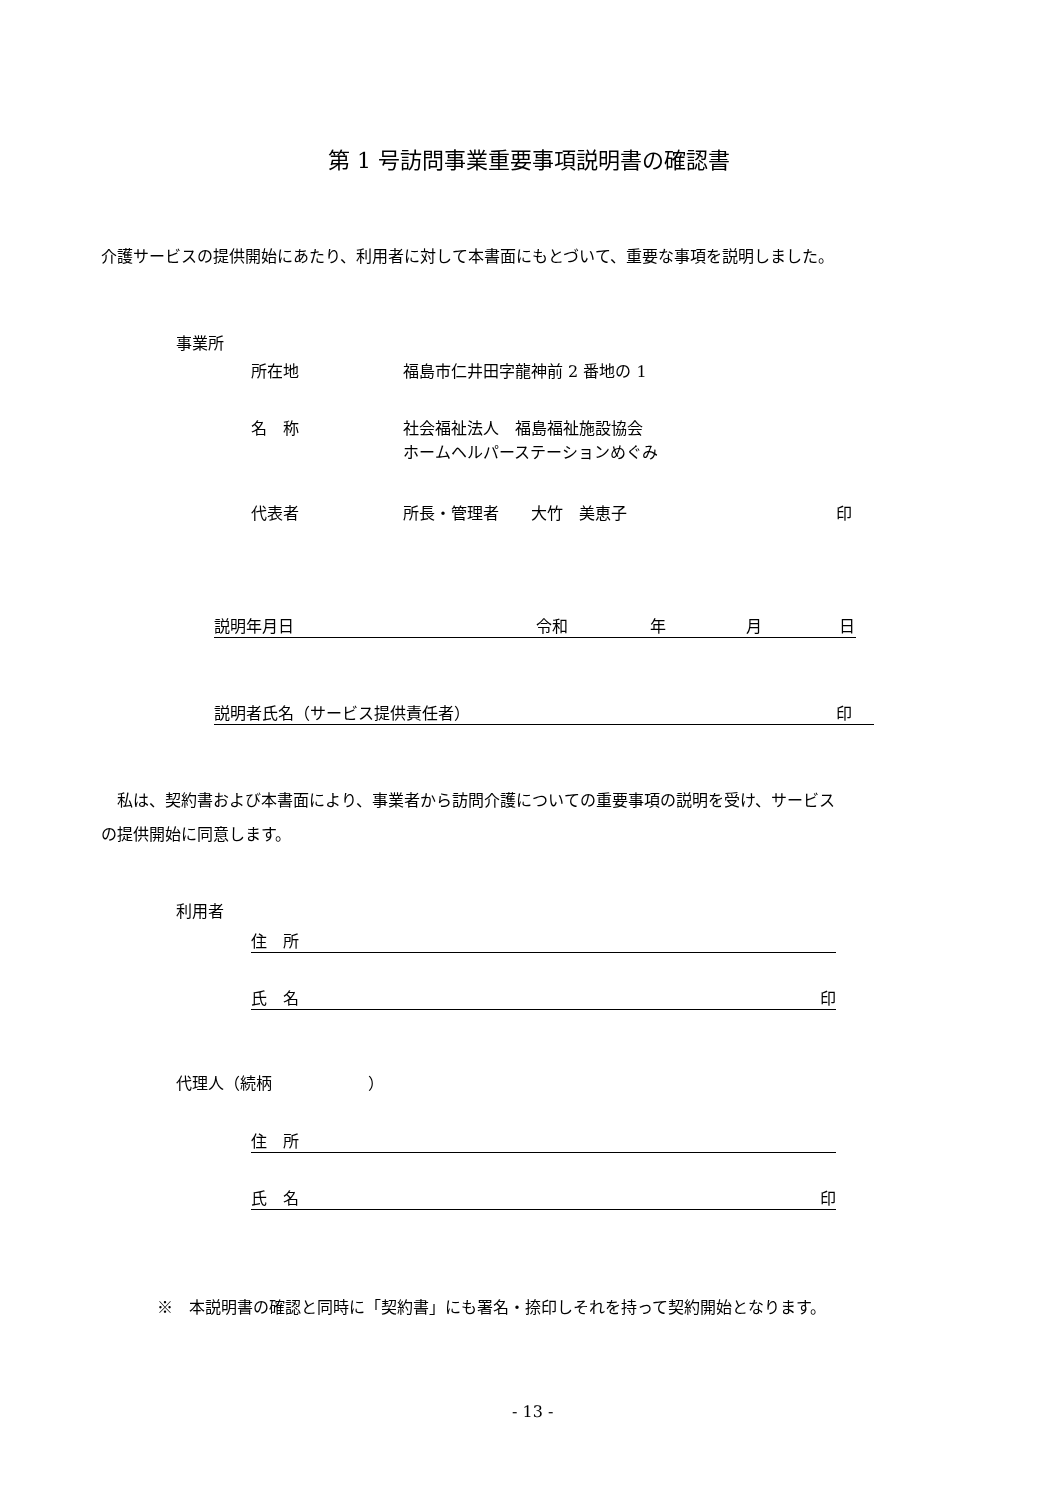第 1 号訪問事業重要事項説明書の確認書
介護サービスの提供開始にあたり、利用者に対して本書面にもとづいて、重要な事項を説明しました。
事業所
所在地 福島市仁井田字龍神前 2 番地の 1
名　称
社会福祉法人　福島福祉施設協会
ホームヘルパーステーションめぐみ
代表者 所長・管理者　　大竹　美恵子 印
説明年月日 令和 年 月 日
説明者氏名（サービス提供責任者） 印
　私は、契約書および本書面により、事業者から訪問介護についての重要事項の説明を受け、サービス
の提供開始に同意します。
利用者
住　所
氏　名 印
代理人（続柄　　　　　　）
住　所
氏　名 印
※　本説明書の確認と同時に「契約書」にも署名・捺印しそれを持って契約開始となります。
- 13 -